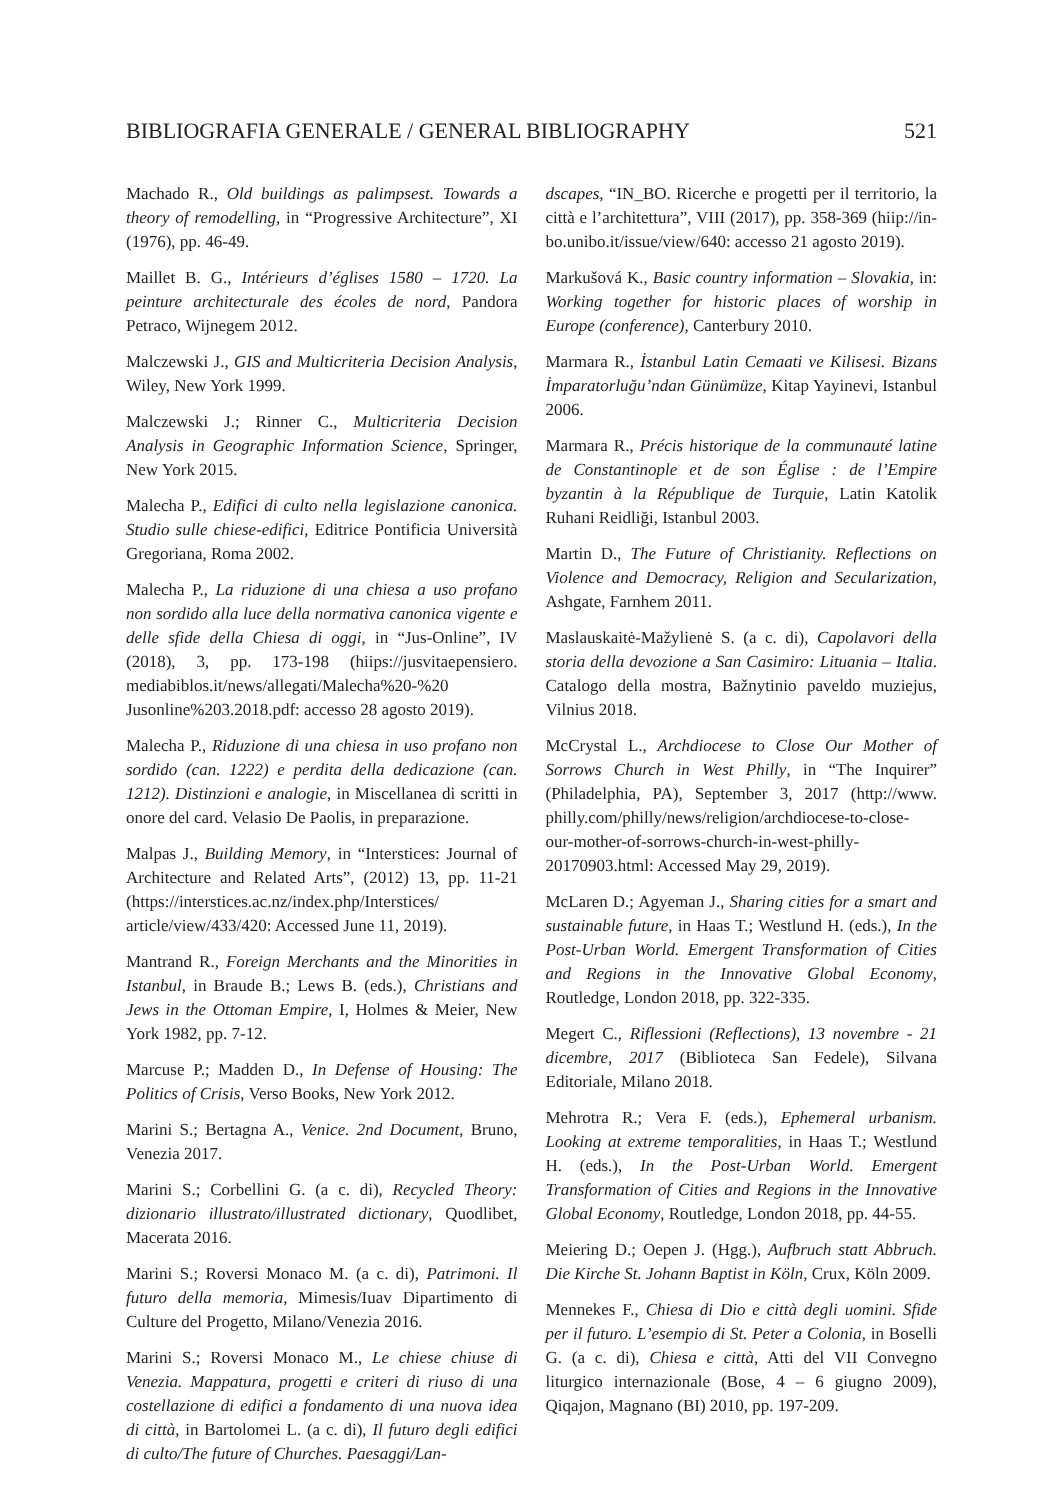BIBLIOGRAFIA GENERALE / GENERAL BIBLIOGRAPHY 521
Machado R., Old buildings as palimpsest. Towards a theory of remodelling, in “Progressive Architecture”, XI (1976), pp. 46-49.
Maillet B. G., Intérieurs d’églises 1580 – 1720. La peinture architecturale des écoles de nord, Pandora Petraco, Wijnegem 2012.
Malczewski J., GIS and Multicriteria Decision Analysis, Wiley, New York 1999.
Malczewski J.; Rinner C., Multicriteria Decision Analysis in Geographic Information Science, Springer, New York 2015.
Malecha P., Edifici di culto nella legislazione canonica. Studio sulle chiese-edifici, Editrice Pontificia Università Gregoriana, Roma 2002.
Malecha P., La riduzione di una chiesa a uso profano non sordido alla luce della normativa canonica vigente e delle sfide della Chiesa di oggi, in “Jus-Online”, IV (2018), 3, pp. 173-198 (hiips://jusvitaepensiero. mediabiblos.it/news/allegati/Malecha%20-%20 Jusonline%203.2018.pdf: accesso 28 agosto 2019).
Malecha P., Riduzione di una chiesa in uso profano non sordido (can. 1222) e perdita della dedicazione (can. 1212). Distinzioni e analogie, in Miscellanea di scritti in onore del card. Velasio De Paolis, in preparazione.
Malpas J., Building Memory, in “Interstices: Journal of Architecture and Related Arts”, (2012) 13, pp. 11-21 (https://interstices.ac.nz/index.php/Interstices/ article/view/433/420: Accessed June 11, 2019).
Mantrand R., Foreign Merchants and the Minorities in Istanbul, in Braude B.; Lews B. (eds.), Christians and Jews in the Ottoman Empire, I, Holmes & Meier, New York 1982, pp. 7-12.
Marcuse P.; Madden D., In Defense of Housing: The Politics of Crisis, Verso Books, New York 2012.
Marini S.; Bertagna A., Venice. 2nd Document, Bruno, Venezia 2017.
Marini S.; Corbellini G. (a c. di), Recycled Theory: dizionario illustrato/illustrated dictionary, Quodlibet, Macerata 2016.
Marini S.; Roversi Monaco M. (a c. di), Patrimoni. Il futuro della memoria, Mimesis/Iuav Dipartimento di Culture del Progetto, Milano/Venezia 2016.
Marini S.; Roversi Monaco M., Le chiese chiuse di Venezia. Mappatura, progetti e criteri di riuso di una costellazione di edifici a fondamento di una nuova idea di città, in Bartolomei L. (a c. di), Il futuro degli edifici di culto/The future of Churches. Paesaggi/Lan-
dscapes, “IN_BO. Ricerche e progetti per il territorio, la città e l’architettura”, VIII (2017), pp. 358-369 (hiip://in-bo.unibo.it/issue/view/640: accesso 21 agosto 2019).
Markušová K., Basic country information – Slovakia, in: Working together for historic places of worship in Europe (conference), Canterbury 2010.
Marmara R., İstanbul Latin Cemaati ve Kilisesi. Bizans İmparatorluğu’ndan Günümüze, Kitap Yayinevi, Istanbul 2006.
Marmara R., Précis historique de la communauté latine de Constantinople et de son Église : de l’Empire byzantin à la République de Turquie, Latin Katolik Ruhani Reidliği, Istanbul 2003.
Martin D., The Future of Christianity. Reflections on Violence and Democracy, Religion and Secularization, Ashgate, Farnhem 2011.
Maslauskaitė-Mažylienė S. (a c. di), Capolavori della storia della devozione a San Casimiro: Lituania – Italia. Catalogo della mostra, Bažnytinio paveldo muziejus, Vilnius 2018.
McCrystal L., Archdiocese to Close Our Mother of Sorrows Church in West Philly, in “The Inquirer” (Philadelphia, PA), September 3, 2017 (http://www. philly.com/philly/news/religion/archdiocese-to-close-our-mother-of-sorrows-church-in-west-philly-20170903.html: Accessed May 29, 2019).
McLaren D.; Agyeman J., Sharing cities for a smart and sustainable future, in Haas T.; Westlund H. (eds.), In the Post-Urban World. Emergent Transformation of Cities and Regions in the Innovative Global Economy, Routledge, London 2018, pp. 322-335.
Megert C., Riflessioni (Reflections), 13 novembre - 21 dicembre, 2017 (Biblioteca San Fedele), Silvana Editoriale, Milano 2018.
Mehrotra R.; Vera F. (eds.), Ephemeral urbanism. Looking at extreme temporalities, in Haas T.; Westlund H. (eds.), In the Post-Urban World. Emergent Transformation of Cities and Regions in the Innovative Global Economy, Routledge, London 2018, pp. 44-55.
Meiering D.; Oepen J. (Hgg.), Aufbruch statt Abbruch. Die Kirche St. Johann Baptist in Köln, Crux, Köln 2009.
Mennekes F., Chiesa di Dio e città degli uomini. Sfide per il futuro. L’esempio di St. Peter a Colonia, in Boselli G. (a c. di), Chiesa e città, Atti del VII Convegno liturgico internazionale (Bose, 4 – 6 giugno 2009), Qiqajon, Magnano (BI) 2010, pp. 197-209.